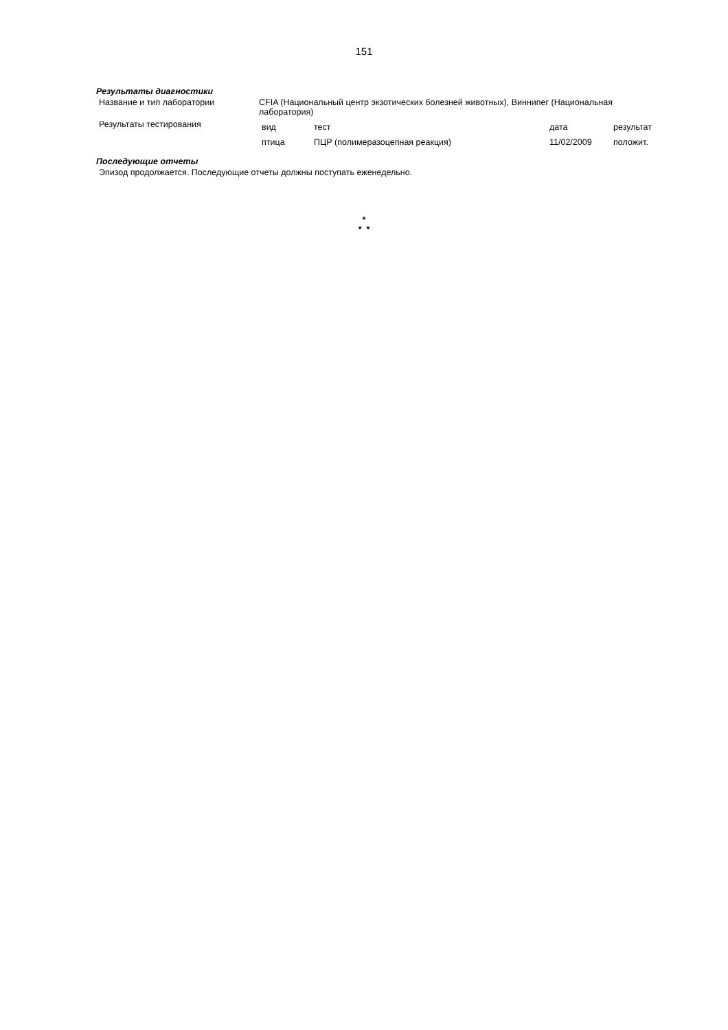151
Результаты диагностики
| Название и тип лаборатории | CFIA (Национальный центр экзотических болезней животных), Виннипег (Национальная лаборатория) |
| Результаты тестирования | / вид / тест / дата / результат / / птица / ПЦР (полимеразоцепная реакция) / 11/02/2009 / положит. / |
Последующие отчеты
Эпизод продолжается. Последующие отчеты должны поступать еженедельно.
*
* *